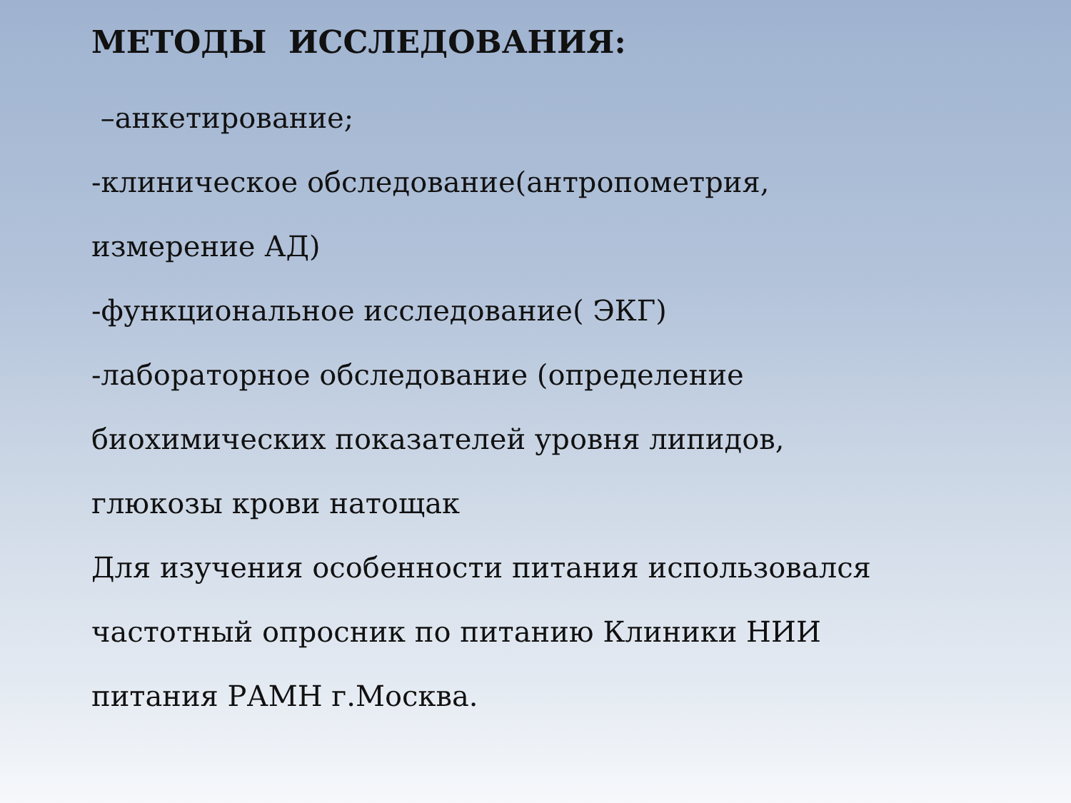МЕТОДЫ ИССЛЕДОВАНИЯ:
–анкетирование;
-клиническое обследование(антропометрия,
измерение АД)
-функциональное исследование( ЭКГ)
-лабораторное обследование (определение
биохимических показателей уровня липидов,
глюкозы крови натощак
Для изучения особенности питания использовался
частотный опросник по питанию Клиники НИИ
питания РАМН г.Москва.